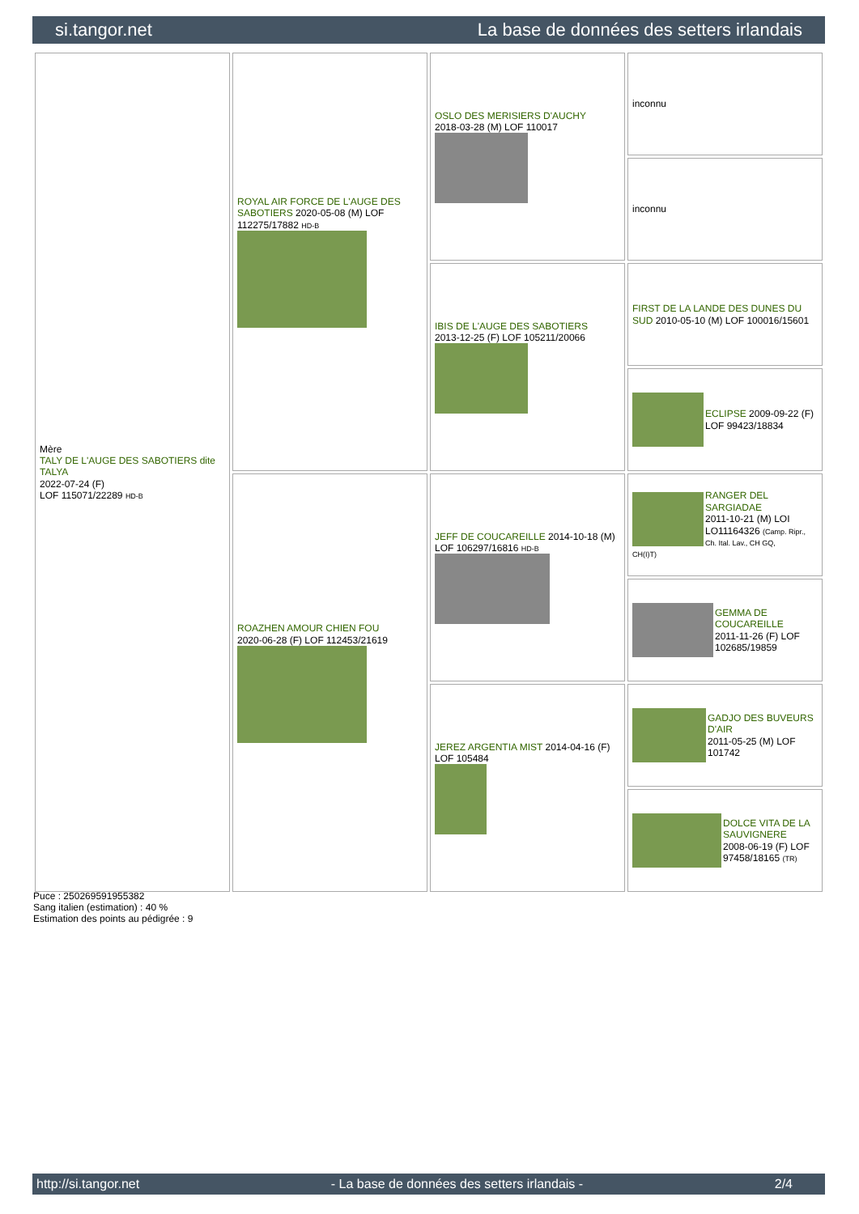si.tangor.net La base de données des setters irlandais
| Mère TALY DE L'AUGE DES SABOTIERS dite TALYA 2022-07-24 (F) LOF 115071/22289 HD-B | ROYAL AIR FORCE DE L'AUGE DES SABOTIERS 2020-05-08 (M) LOF 112275/17882 HD-B | OSLO DES MERISIERS D'AUCHY 2018-03-28 (M) LOF 110017 | inconnu |
| | | | inconnu |
| | | IBIS DE L'AUGE DES SABOTIERS 2013-12-25 (F) LOF 105211/20066 | FIRST DE LA LANDE DES DUNES DU SUD 2010-05-10 (M) LOF 100016/15601 |
| | | | ECLIPSE 2009-09-22 (F) LOF 99423/18834 |
| | ROAZHEN AMOUR CHIEN FOU 2020-06-28 (F) LOF 112453/21619 | JEFF DE COUCAREILLE 2014-10-18 (M) LOF 106297/16816 HD-B | RANGER DEL SARGIADAE 2011-10-21 (M) LOI LO11164326 (Camp. Ripr., Ch. Ital. Lav., CH GQ, CH(I)T) |
| | | | GEMMA DE COUCAREILLE 2011-11-26 (F) LOF 102685/19859 |
| | | JEREZ ARGENTIA MIST 2014-04-16 (F) LOF 105484 | GADJO DES BUVEURS D'AIR 2011-05-25 (M) LOF 101742 |
| | | | DOLCE VITA DE LA SAUVIGNERE 2008-06-19 (F) LOF 97458/18165 (TR) |
Puce : 250269591955382
Sang italien (estimation) : 40 %
Estimation des points au pédigrée : 9
http://si.tangor.net - La base de données des setters irlandais - 2/4